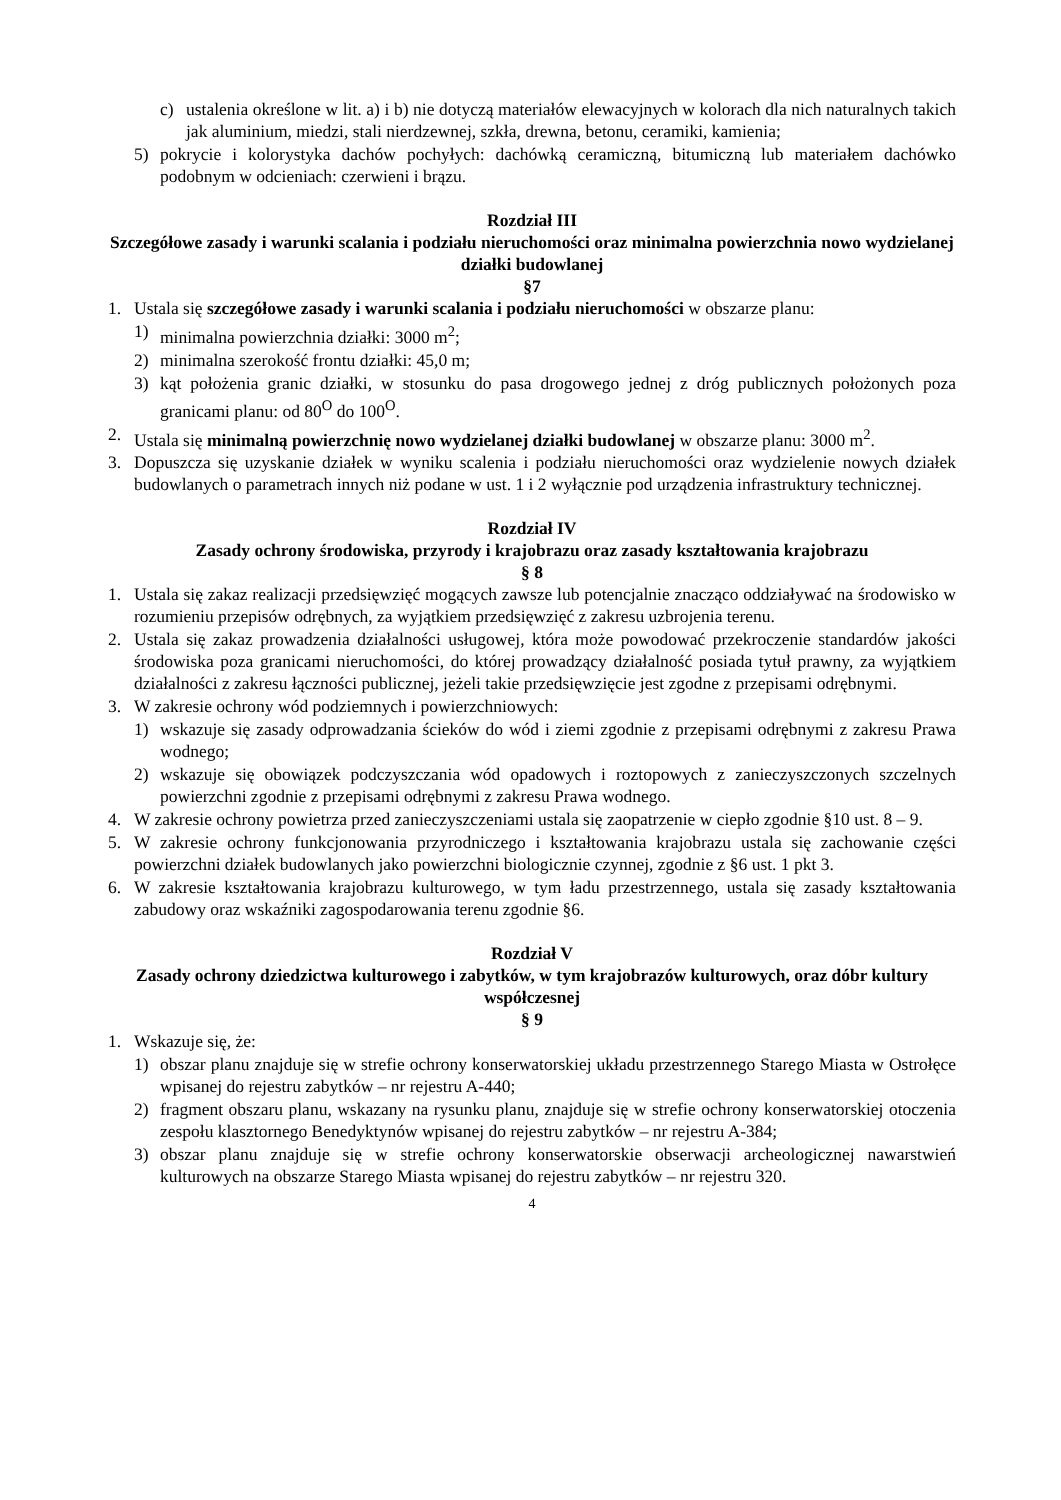c) ustalenia określone w lit. a) i b) nie dotyczą materiałów elewacyjnych w kolorach dla nich naturalnych takich jak aluminium, miedzi, stali nierdzewnej, szkła, drewna, betonu, ceramiki, kamienia;
5) pokrycie i kolorystyka dachów pochyłych: dachówką ceramiczną, bitumiczną lub materiałem dachówko podobnym w odcieniach: czerwieni i brązu.
Rozdział III
Szczegółowe zasady i warunki scalania i podziału nieruchomości oraz minimalna powierzchnia nowo wydzielanej działki budowlanej
§7
1. Ustala się szczegółowe zasady i warunki scalania i podziału nieruchomości w obszarze planu:
1) minimalna powierzchnia działki: 3000 m<sup>2</sup>;
2) minimalna szerokość frontu działki: 45,0 m;
3) kąt położenia granic działki, w stosunku do pasa drogowego jednej z dróg publicznych położonych poza granicami planu: od 80<sup>O</sup> do 100<sup>O</sup>.
2. Ustala się minimalną powierzchnię nowo wydzielanej działki budowlanej w obszarze planu: 3000 m<sup>2</sup>.
3. Dopuszcza się uzyskanie działek w wyniku scalenia i podziału nieruchomości oraz wydzielenie nowych działek budowlanych o parametrach innych niż podane w ust. 1 i 2 wyłącznie pod urządzenia infrastruktury technicznej.
Rozdział IV
Zasady ochrony środowiska, przyrody i krajobrazu oraz zasady kształtowania krajobrazu
§ 8
1. Ustala się zakaz realizacji przedsięwzięć mogących zawsze lub potencjalnie znacząco oddziaływać na środowisko w rozumieniu przepisów odrębnych, za wyjątkiem przedsięwzięć z zakresu uzbrojenia terenu.
2. Ustala się zakaz prowadzenia działalności usługowej, która może powodować przekroczenie standardów jakości środowiska poza granicami nieruchomości, do której prowadzący działalność posiada tytuł prawny, za wyjątkiem działalności z zakresu łączności publicznej, jeżeli takie przedsięwzięcie jest zgodne z przepisami odrębnymi.
3. W zakresie ochrony wód podziemnych i powierzchniowych:
1) wskazuje się zasady odprowadzania ścieków do wód i ziemi zgodnie z przepisami odrębnymi z zakresu Prawa wodnego;
2) wskazuje się obowiązek podczyszczania wód opadowych i roztopowych z zanieczyszczonych szczelnych powierzchni zgodnie z przepisami odrębnymi z zakresu Prawa wodnego.
4. W zakresie ochrony powietrza przed zanieczyszczeniami ustala się zaopatrzenie w ciepło zgodnie §10 ust. 8 – 9.
5. W zakresie ochrony funkcjonowania przyrodniczego i kształtowania krajobrazu ustala się zachowanie części powierzchni działek budowlanych jako powierzchni biologicznie czynnej, zgodnie z §6 ust. 1 pkt 3.
6. W zakresie kształtowania krajobrazu kulturowego, w tym ładu przestrzennego, ustala się zasady kształtowania zabudowy oraz wskaźniki zagospodarowania terenu zgodnie §6.
Rozdział V
Zasady ochrony dziedzictwa kulturowego i zabytków, w tym krajobrazów kulturowych, oraz dóbr kultury współczesnej
§ 9
1. Wskazuje się, że:
1) obszar planu znajduje się w strefie ochrony konserwatorskiej układu przestrzennego Starego Miasta w Ostrołęce wpisanej do rejestru zabytków – nr rejestru A-440;
2) fragment obszaru planu, wskazany na rysunku planu, znajduje się w strefie ochrony konserwatorskiej otoczenia zespołu klasztornego Benedyktynów wpisanej do rejestru zabytków – nr rejestru A-384;
3) obszar planu znajduje się w strefie ochrony konserwatorskie obserwacji archeologicznej nawarstwień kulturowych na obszarze Starego Miasta wpisanej do rejestru zabytków – nr rejestru 320.
4